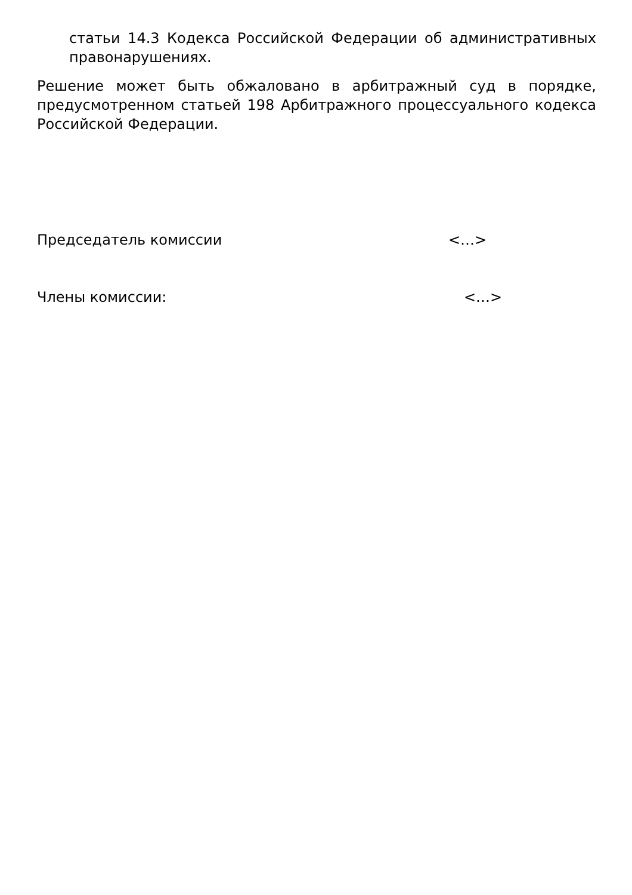статьи 14.3 Кодекса Российской Федерации об административных правонарушениях.
Решение может быть обжаловано в арбитражный суд в порядке, предусмотренном статьей 198 Арбитражного процессуального кодекса Российской Федерации.
Председатель комиссии <…>
Члены комиссии: <…>